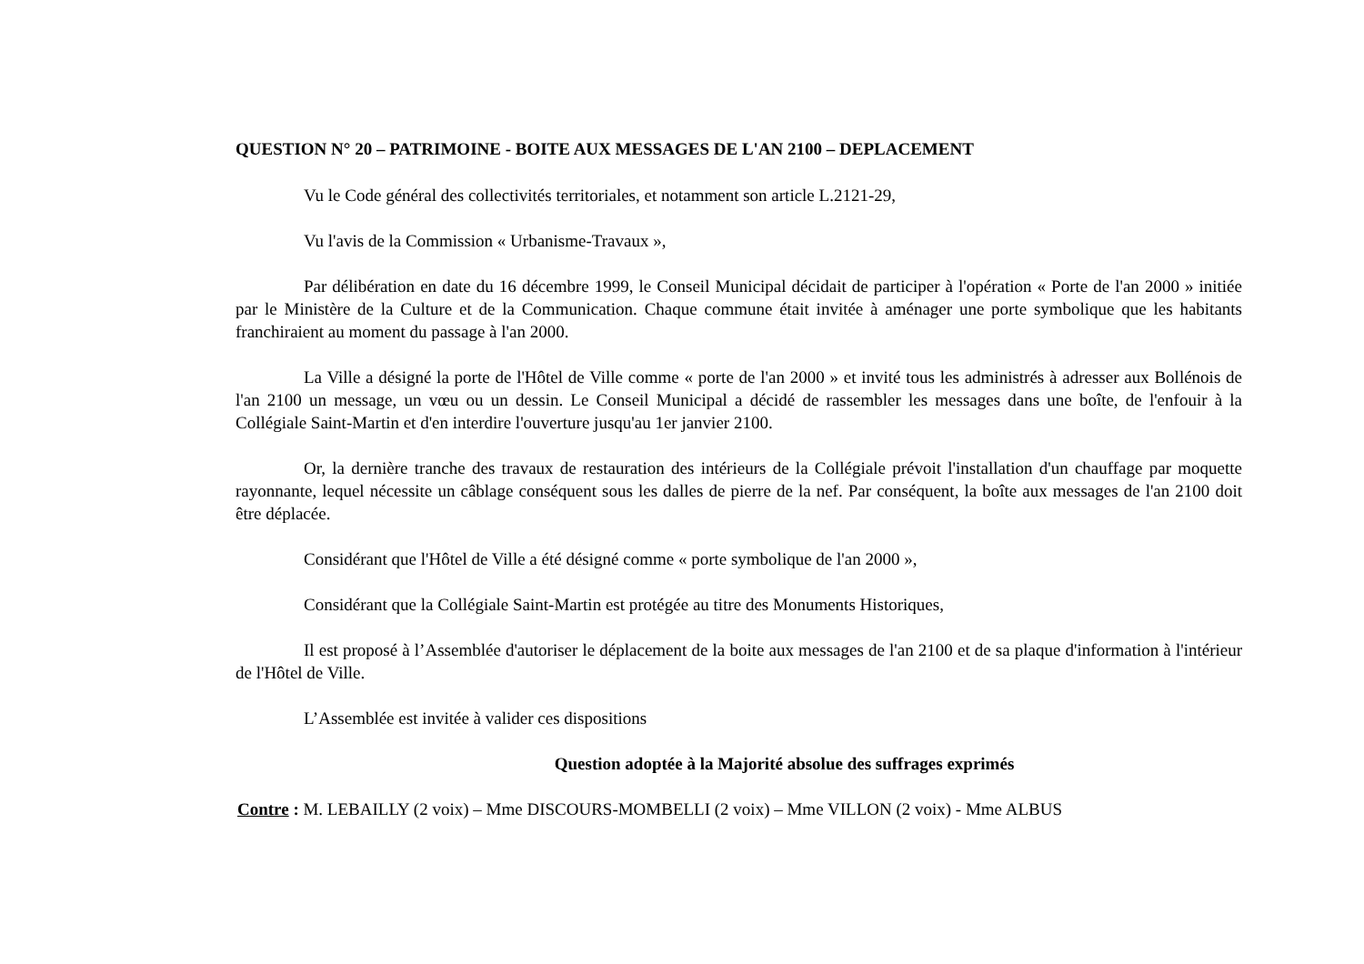QUESTION N° 20 – PATRIMOINE - BOITE AUX MESSAGES DE L'AN 2100 – DEPLACEMENT
Vu le Code général des collectivités territoriales, et notamment son article L.2121-29,
Vu l'avis de la Commission « Urbanisme-Travaux »,
Par délibération en date du 16 décembre 1999, le Conseil Municipal décidait de participer à l'opération « Porte de l'an 2000 » initiée par le Ministère de la Culture et de la Communication. Chaque commune était invitée à aménager une porte symbolique que les habitants franchiraient au moment du passage à l'an 2000.
La Ville a désigné la porte de l'Hôtel de Ville comme « porte de l'an 2000 » et invité tous les administrés à adresser aux Bollénois de l'an 2100 un message, un vœu ou un dessin. Le Conseil Municipal a décidé de rassembler les messages dans une boîte, de l'enfouir à la Collégiale Saint-Martin et d'en interdire l'ouverture jusqu'au 1er janvier 2100.
Or, la dernière tranche des travaux de restauration des intérieurs de la Collégiale prévoit l'installation d'un chauffage par moquette rayonnante, lequel nécessite un câblage conséquent sous les dalles de pierre de la nef. Par conséquent, la boîte aux messages de l'an 2100 doit être déplacée.
Considérant que l'Hôtel de Ville a été désigné comme « porte symbolique de l'an 2000 »,
Considérant que la Collégiale Saint-Martin est protégée au titre des Monuments Historiques,
Il est proposé à l’Assemblée d'autoriser le déplacement de la boite aux messages de l'an 2100 et de sa plaque d'information à l'intérieur de l'Hôtel de Ville.
L’Assemblée est invitée à valider ces dispositions
Question adoptée à la Majorité absolue des suffrages exprimés
Contre : M. LEBAILLY (2 voix) – Mme DISCOURS-MOMBELLI (2 voix) – Mme VILLON (2 voix) - Mme ALBUS